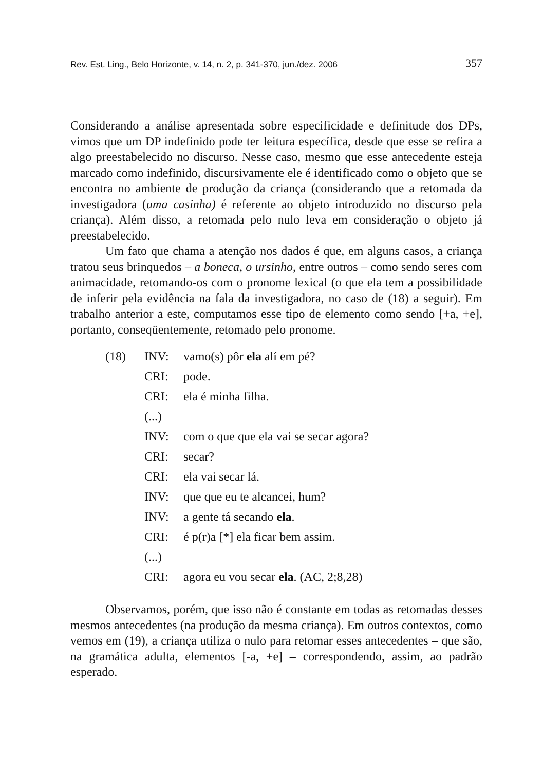Rev. Est. Ling., Belo Horizonte, v. 14, n. 2, p. 341-370, jun./dez. 2006 357
Considerando a análise apresentada sobre especificidade e definitude dos DPs, vimos que um DP indefinido pode ter leitura específica, desde que esse se refira a algo preestabelecido no discurso. Nesse caso, mesmo que esse antecedente esteja marcado como indefinido, discursivamente ele é identificado como o objeto que se encontra no ambiente de produção da criança (considerando que a retomada da investigadora (uma casinha) é referente ao objeto introduzido no discurso pela criança). Além disso, a retomada pelo nulo leva em consideração o objeto já preestabelecido.
Um fato que chama a atenção nos dados é que, em alguns casos, a criança tratou seus brinquedos – a boneca, o ursinho, entre outros – como sendo seres com animacidade, retomando-os com o pronome lexical (o que ela tem a possibilidade de inferir pela evidência na fala da investigadora, no caso de (18) a seguir). Em trabalho anterior a este, computamos esse tipo de elemento como sendo [+a, +e], portanto, conseqüentemente, retomado pelo pronome.
| (18) | INV: | vamo(s) pôr ela alí em pé? |
| | CRI: | pode. |
| | CRI: | ela é minha filha. |
| | (...) | |
| | INV: | com o que que ela vai se secar agora? |
| | CRI: | secar? |
| | CRI: | ela vai secar lá. |
| | INV: | que que eu te alcancei, hum? |
| | INV: | a gente tá secando ela . |
| | CRI: | é p(r)a [*] ela ficar bem assim. |
| | (...) | |
| | CRI: | agora eu vou secar ela . (AC, 2;8,28) |
Observamos, porém, que isso não é constante em todas as retomadas desses mesmos antecedentes (na produção da mesma criança). Em outros contextos, como vemos em (19), a criança utiliza o nulo para retomar esses antecedentes – que são, na gramática adulta, elementos [-a, +e] – correspondendo, assim, ao padrão esperado.